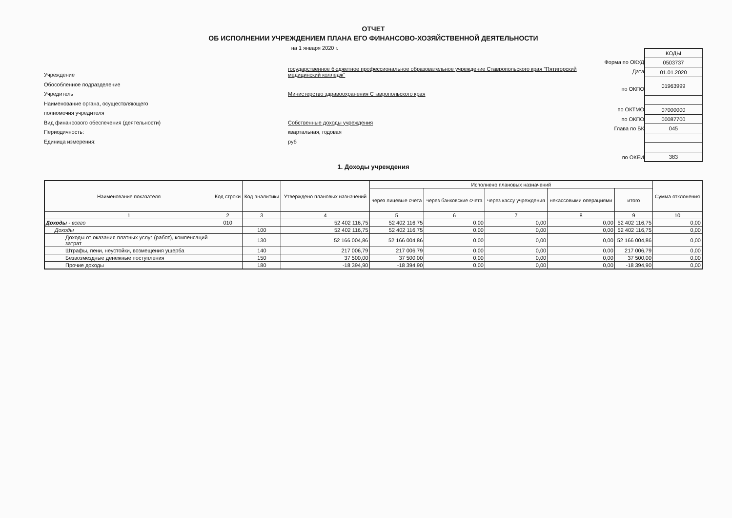ОТЧЕТ
ОБ ИСПОЛНЕНИИ УЧРЕЖДЕНИЕМ ПЛАНА ЕГО ФИНАНСОВО-ХОЗЯЙСТВЕННОЙ ДЕЯТЕЛЬНОСТИ
на 1 января 2020 г.
| Учреждение | государственное бюджетное профессиональное образовательное учреждение Ставропольского края "Пятигорский медицинский колледж" |
| Обособленное подразделение | |
| Учредитель | Министерство здравоохранения Ставропольского края |
| Наименование органа, осуществляющего | |
| полномочия учредителя | |
| Вид финансового обеспечения (деятельности) | Собственные доходы учреждения |
| Периодичность: | квартальная, годовая |
| Единица измерения: | руб |
Форма по ОКУД
Дата
по ОКПО
по ОКТМО
по ОКПО
Глава по БК
по ОКЕИ
| КОДЫ |
| 0503737 |
| 01.01.2020 |
| 01963999 |
| 07000000 |
| 00087700 |
| 045 |
| 383 |
1. Доходы учреждения
| Наименование показателя | Код строки | Код аналитики | Утверждено плановых назначений | Исполнено плановых назначений | | | | | Сумма отклонения |
| --- | --- | --- | --- | --- | --- | --- | --- | --- | --- |
| | | | | через лицевые счета | через банковские счета | через кассу учреждения | некассовыми операциями | итого | |
| 1 | 2 | 3 | 4 | 5 | 6 | 7 | 8 | 9 | 10 |
| Доходы - всего | 010 | | 52 402 116,75 | 52 402 116,75 | 0,00 | 0,00 | 0,00 | 52 402 116,75 | 0,00 |
| Доходы | | 100 | 52 402 116,75 | 52 402 116,75 | 0,00 | 0,00 | 0,00 | 52 402 116,75 | 0,00 |
| Доходы от оказания платных услуг (работ), компенсаций затрат | | 130 | 52 166 004,86 | 52 166 004,86 | 0,00 | 0,00 | 0,00 | 52 166 004,86 | 0,00 |
| Штрафы, пени, неустойки, возмещения ущерба | | 140 | 217 006,79 | 217 006,79 | 0,00 | 0,00 | 0,00 | 217 006,79 | 0,00 |
| Безвозмездные денежные поступления | | 150 | 37 500,00 | 37 500,00 | 0,00 | 0,00 | 0,00 | 37 500,00 | 0,00 |
| Прочие доходы | | 180 | -18 394,90 | -18 394,90 | 0,00 | 0,00 | 0,00 | -18 394,90 | 0,00 |